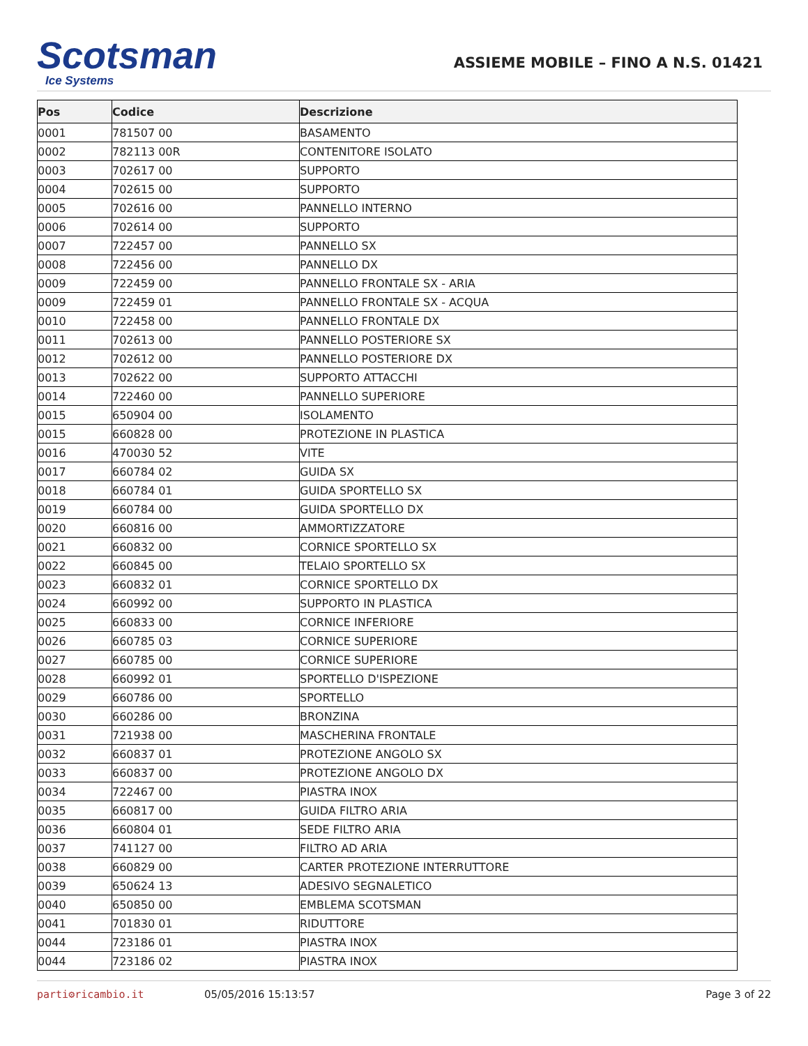Scotsman
Ice Systems
ASSIEME MOBILE – FINO A N.S. 01421
| Pos | Codice | Descrizione |
| --- | --- | --- |
| 0001 | 781507 00 | BASAMENTO |
| 0002 | 782113 00R | CONTENITORE ISOLATO |
| 0003 | 702617 00 | SUPPORTO |
| 0004 | 702615 00 | SUPPORTO |
| 0005 | 702616 00 | PANNELLO INTERNO |
| 0006 | 702614 00 | SUPPORTO |
| 0007 | 722457 00 | PANNELLO SX |
| 0008 | 722456 00 | PANNELLO DX |
| 0009 | 722459 00 | PANNELLO FRONTALE SX - ARIA |
| 0009 | 722459 01 | PANNELLO FRONTALE SX - ACQUA |
| 0010 | 722458 00 | PANNELLO FRONTALE DX |
| 0011 | 702613 00 | PANNELLO POSTERIORE SX |
| 0012 | 702612 00 | PANNELLO POSTERIORE DX |
| 0013 | 702622 00 | SUPPORTO ATTACCHI |
| 0014 | 722460 00 | PANNELLO SUPERIORE |
| 0015 | 650904 00 | ISOLAMENTO |
| 0015 | 660828 00 | PROTEZIONE IN PLASTICA |
| 0016 | 470030 52 | VITE |
| 0017 | 660784 02 | GUIDA SX |
| 0018 | 660784 01 | GUIDA SPORTELLO SX |
| 0019 | 660784 00 | GUIDA SPORTELLO DX |
| 0020 | 660816 00 | AMMORTIZZATORE |
| 0021 | 660832 00 | CORNICE SPORTELLO SX |
| 0022 | 660845 00 | TELAIO SPORTELLO SX |
| 0023 | 660832 01 | CORNICE SPORTELLO DX |
| 0024 | 660992 00 | SUPPORTO IN PLASTICA |
| 0025 | 660833 00 | CORNICE INFERIORE |
| 0026 | 660785 03 | CORNICE SUPERIORE |
| 0027 | 660785 00 | CORNICE SUPERIORE |
| 0028 | 660992 01 | SPORTELLO D'ISPEZIONE |
| 0029 | 660786 00 | SPORTELLO |
| 0030 | 660286 00 | BRONZINA |
| 0031 | 721938 00 | MASCHERINA FRONTALE |
| 0032 | 660837 01 | PROTEZIONE ANGOLO SX |
| 0033 | 660837 00 | PROTEZIONE ANGOLO DX |
| 0034 | 722467 00 | PIASTRA INOX |
| 0035 | 660817 00 | GUIDA FILTRO ARIA |
| 0036 | 660804 01 | SEDE FILTRO ARIA |
| 0037 | 741127 00 | FILTRO AD ARIA |
| 0038 | 660829 00 | CARTER PROTEZIONE INTERRUTTORE |
| 0039 | 650624 13 | ADESIVO SEGNALETICO |
| 0040 | 650850 00 | EMBLEMA SCOTSMAN |
| 0041 | 701830 01 | RIDUTTORE |
| 0044 | 723186 01 | PIASTRA INOX |
| 0044 | 723186 02 | PIASTRA INOX |
parti⚙ricambio.it 05/05/2016 15:13:57 Page 3 of 22